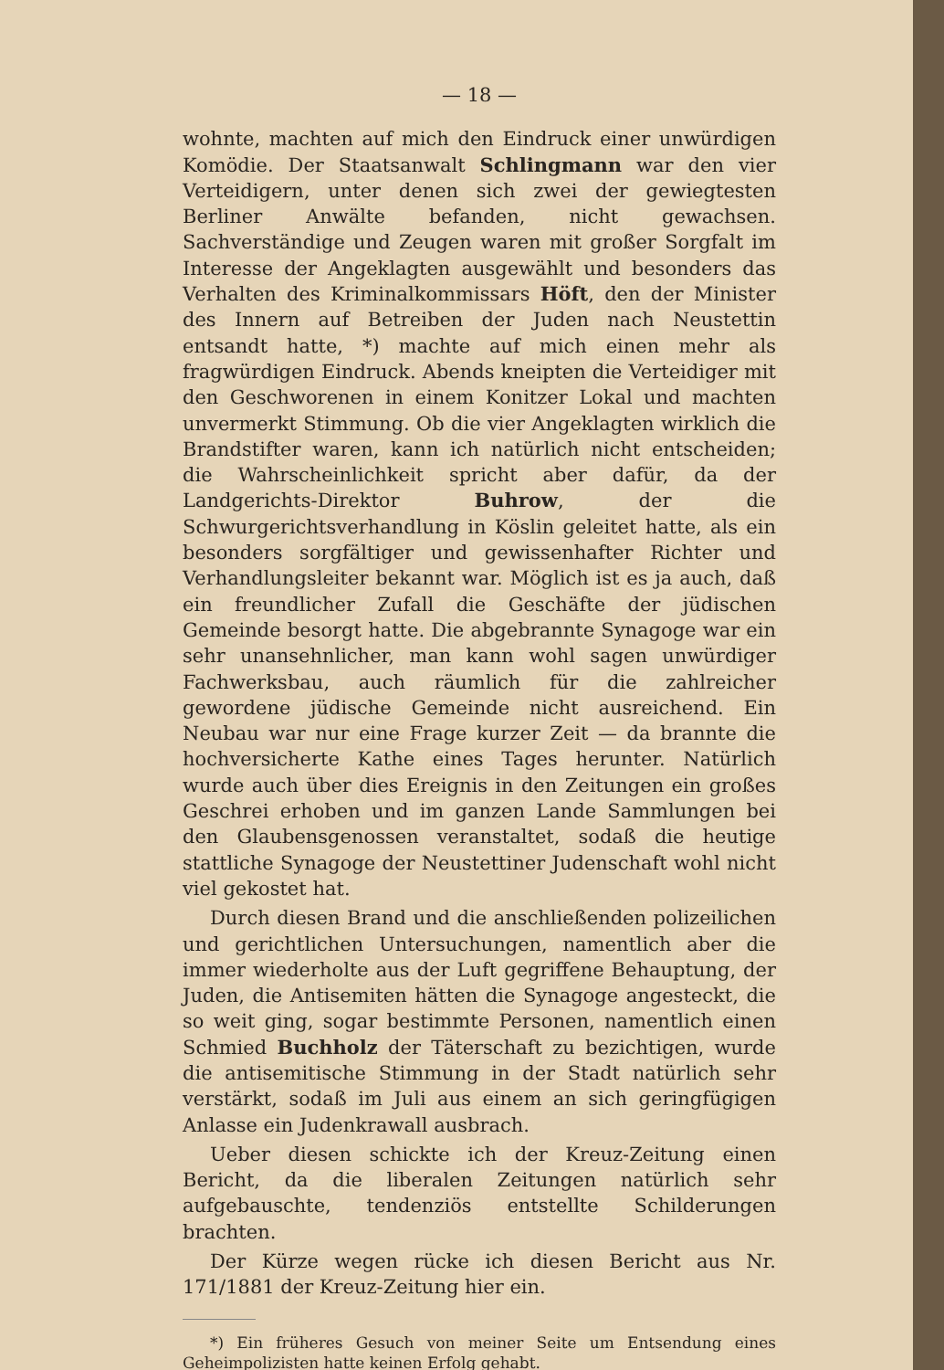— 18 —
wohnte, machten auf mich den Eindruck einer unwürdigen Komödie. Der Staatsanwalt Schlingmann war den vier Verteidigern, unter denen sich zwei der gewiegtesten Berliner Anwälte befanden, nicht gewachsen. Sachverständige und Zeugen waren mit großer Sorgfalt im Interesse der Angeklagten ausgewählt und besonders das Verhalten des Kriminalkommissars Höft, den der Minister des Innern auf Betreiben der Juden nach Neustettin entsandt hatte, *) machte auf mich einen mehr als fragwürdigen Eindruck. Abends kneipten die Verteidiger mit den Geschworenen in einem Konitzer Lokal und machten unvermerkt Stimmung. Ob die vier Angeklagten wirklich die Brandstifter waren, kann ich natürlich nicht entscheiden; die Wahrscheinlichkeit spricht aber dafür, da der Landgerichts-Direktor Buhrow, der die Schwurgerichtsverhandlung in Köslin geleitet hatte, als ein besonders sorgfältiger und gewissenhafter Richter und Verhandlungsleiter bekannt war. Möglich ist es ja auch, daß ein freundlicher Zufall die Geschäfte der jüdischen Gemeinde besorgt hatte. Die abgebrannte Synagoge war ein sehr unansehnlicher, man kann wohl sagen unwürdiger Fachwerksbau, auch räumlich für die zahlreicher gewordene jüdische Gemeinde nicht ausreichend. Ein Neubau war nur eine Frage kurzer Zeit — da brannte die hochversicherte Kathe eines Tages herunter. Natürlich wurde auch über dies Ereignis in den Zeitungen ein großes Geschrei erhoben und im ganzen Lande Sammlungen bei den Glaubensgenossen veranstaltet, sodaß die heutige stattliche Synagoge der Neustettiner Judenschaft wohl nicht viel gekostet hat.
Durch diesen Brand und die anschließenden polizeilichen und gerichtlichen Untersuchungen, namentlich aber die immer wiederholte aus der Luft gegriffene Behauptung, der Juden, die Antisemiten hätten die Synagoge angesteckt, die so weit ging, sogar bestimmte Personen, namentlich einen Schmied Buchholz der Täterschaft zu bezichtigen, wurde die antisemitische Stimmung in der Stadt natürlich sehr verstärkt, sodaß im Juli aus einem an sich geringfügigen Anlasse ein Judenkrawall ausbrach.
Ueber diesen schickte ich der Kreuz-Zeitung einen Bericht, da die liberalen Zeitungen natürlich sehr aufgebauschte, tendenziös entstellte Schilderungen brachten.
Der Kürze wegen rücke ich diesen Bericht aus Nr. 171/1881 der Kreuz-Zeitung hier ein.
*) Ein früheres Gesuch von meiner Seite um Entsendung eines Geheimpolizisten hatte keinen Erfolg gehabt.